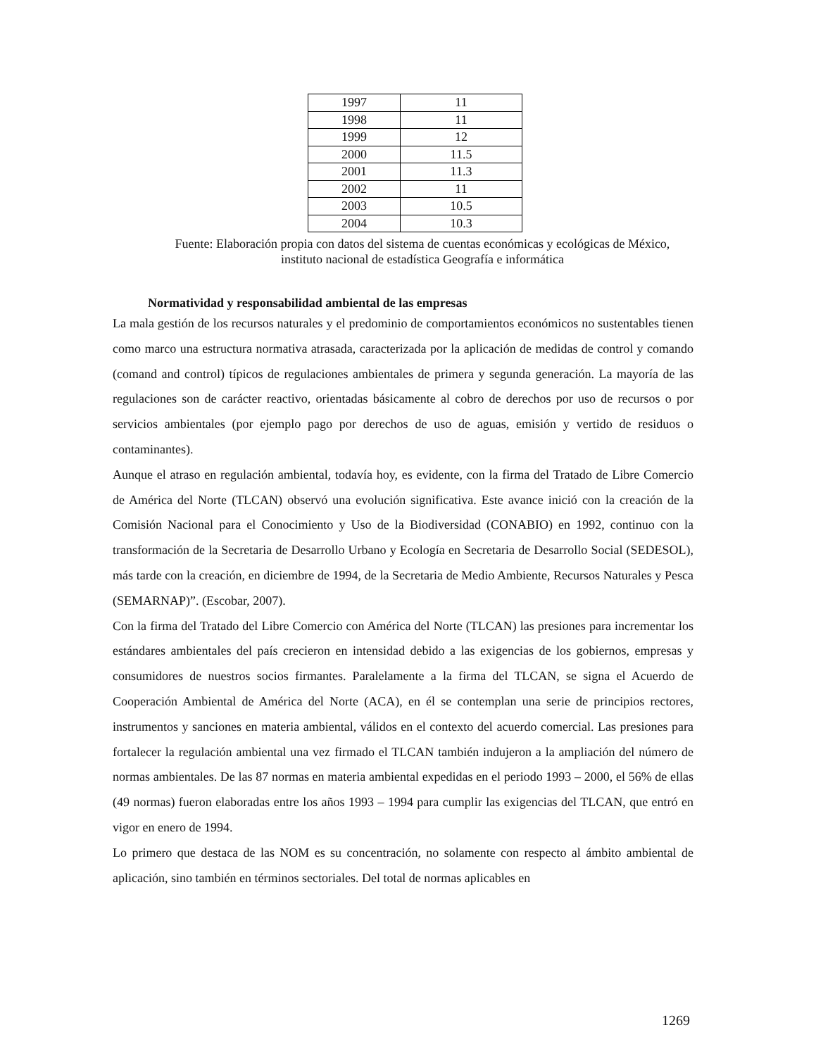| 1997 | 11 |
| 1998 | 11 |
| 1999 | 12 |
| 2000 | 11.5 |
| 2001 | 11.3 |
| 2002 | 11 |
| 2003 | 10.5 |
| 2004 | 10.3 |
Fuente: Elaboración propia con datos del sistema de cuentas económicas y ecológicas de México, instituto nacional de estadística Geografía e informática
Normatividad y responsabilidad ambiental de las empresas
La mala gestión de los recursos naturales y el predominio de comportamientos económicos no sustentables tienen como marco una estructura normativa atrasada, caracterizada por la aplicación de medidas de control y comando (comand and control) típicos de regulaciones ambientales de primera y segunda generación. La mayoría de las regulaciones son de carácter reactivo, orientadas básicamente al cobro de derechos por uso de recursos o por servicios ambientales (por ejemplo pago por derechos de uso de aguas, emisión y vertido de residuos o contaminantes).
Aunque el atraso en regulación ambiental, todavía hoy, es evidente, con la firma del Tratado de Libre Comercio de América del Norte (TLCAN) observó una evolución significativa. Este avance inició con la creación de la Comisión Nacional para el Conocimiento y Uso de la Biodiversidad (CONABIO) en 1992, continuo con la transformación de la Secretaria de Desarrollo Urbano y Ecología en Secretaria de Desarrollo Social (SEDESOL), más tarde con la creación, en diciembre de 1994, de la Secretaria de Medio Ambiente, Recursos Naturales y Pesca (SEMARNAP)”. (Escobar, 2007).
Con la firma del Tratado del Libre Comercio con América del Norte (TLCAN) las presiones para incrementar los estándares ambientales del país crecieron en intensidad debido a las exigencias de los gobiernos, empresas y consumidores de nuestros socios firmantes. Paralelamente a la firma del TLCAN, se signa el Acuerdo de Cooperación Ambiental de América del Norte (ACA), en él se contemplan una serie de principios rectores, instrumentos y sanciones en materia ambiental, válidos en el contexto del acuerdo comercial. Las presiones para fortalecer la regulación ambiental una vez firmado el TLCAN también indujeron a la ampliación del número de normas ambientales. De las 87 normas en materia ambiental expedidas en el periodo 1993 – 2000, el 56% de ellas (49 normas) fueron elaboradas entre los años 1993 – 1994 para cumplir las exigencias del TLCAN, que entró en vigor en enero de 1994.
Lo primero que destaca de las NOM es su concentración, no solamente con respecto al ámbito ambiental de aplicación, sino también en términos sectoriales. Del total de normas aplicables en
1269